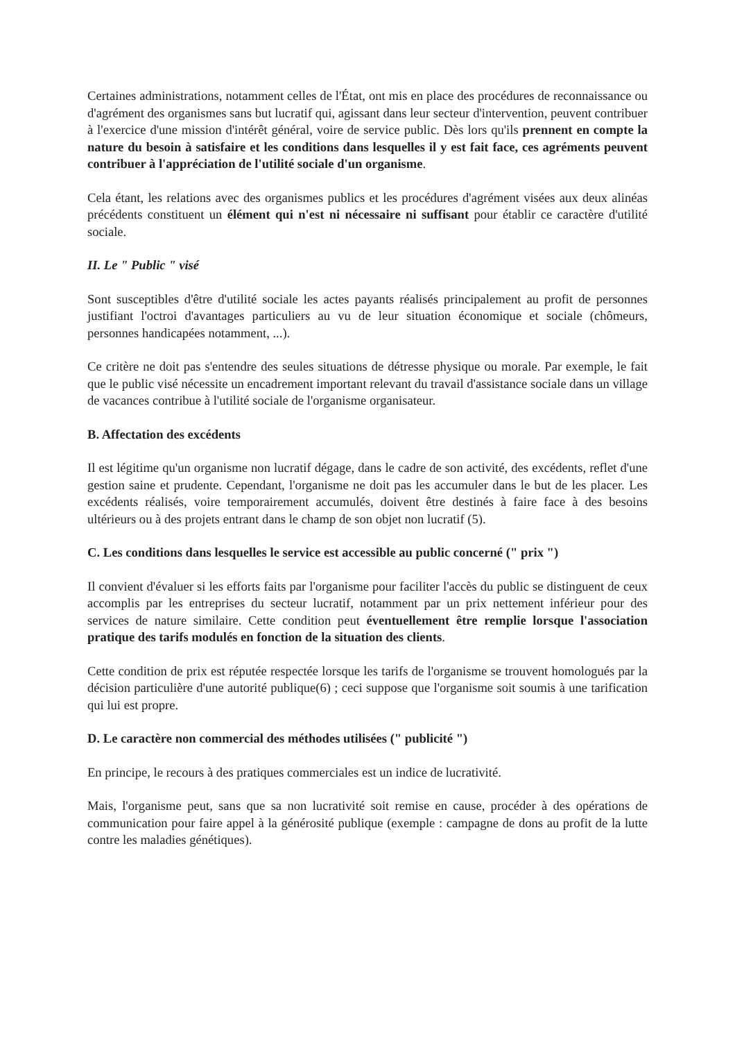Certaines administrations, notamment celles de l'État, ont mis en place des procédures de reconnaissance ou d'agrément des organismes sans but lucratif qui, agissant dans leur secteur d'intervention, peuvent contribuer à l'exercice d'une mission d'intérêt général, voire de service public. Dès lors qu'ils prennent en compte la nature du besoin à satisfaire et les conditions dans lesquelles il y est fait face, ces agréments peuvent contribuer à l'appréciation de l'utilité sociale d'un organisme.
Cela étant, les relations avec des organismes publics et les procédures d'agrément visées aux deux alinéas précédents constituent un élément qui n'est ni nécessaire ni suffisant pour établir ce caractère d'utilité sociale.
II. Le " Public " visé
Sont susceptibles d'être d'utilité sociale les actes payants réalisés principalement au profit de personnes justifiant l'octroi d'avantages particuliers au vu de leur situation économique et sociale (chômeurs, personnes handicapées notamment, ...).
Ce critère ne doit pas s'entendre des seules situations de détresse physique ou morale. Par exemple, le fait que le public visé nécessite un encadrement important relevant du travail d'assistance sociale dans un village de vacances contribue à l'utilité sociale de l'organisme organisateur.
B. Affectation des excédents
Il est légitime qu'un organisme non lucratif dégage, dans le cadre de son activité, des excédents, reflet d'une gestion saine et prudente. Cependant, l'organisme ne doit pas les accumuler dans le but de les placer. Les excédents réalisés, voire temporairement accumulés, doivent être destinés à faire face à des besoins ultérieurs ou à des projets entrant dans le champ de son objet non lucratif (5).
C. Les conditions dans lesquelles le service est accessible au public concerné (" prix ")
Il convient d'évaluer si les efforts faits par l'organisme pour faciliter l'accès du public se distinguent de ceux accomplis par les entreprises du secteur lucratif, notamment par un prix nettement inférieur pour des services de nature similaire. Cette condition peut éventuellement être remplie lorsque l'association pratique des tarifs modulés en fonction de la situation des clients.
Cette condition de prix est réputée respectée lorsque les tarifs de l'organisme se trouvent homologués par la décision particulière d'une autorité publique(6) ; ceci suppose que l'organisme soit soumis à une tarification qui lui est propre.
D. Le caractère non commercial des méthodes utilisées (" publicité ")
En principe, le recours à des pratiques commerciales est un indice de lucrativité.
Mais, l'organisme peut, sans que sa non lucrativité soit remise en cause, procéder à des opérations de communication pour faire appel à la générosité publique (exemple : campagne de dons au profit de la lutte contre les maladies génétiques).